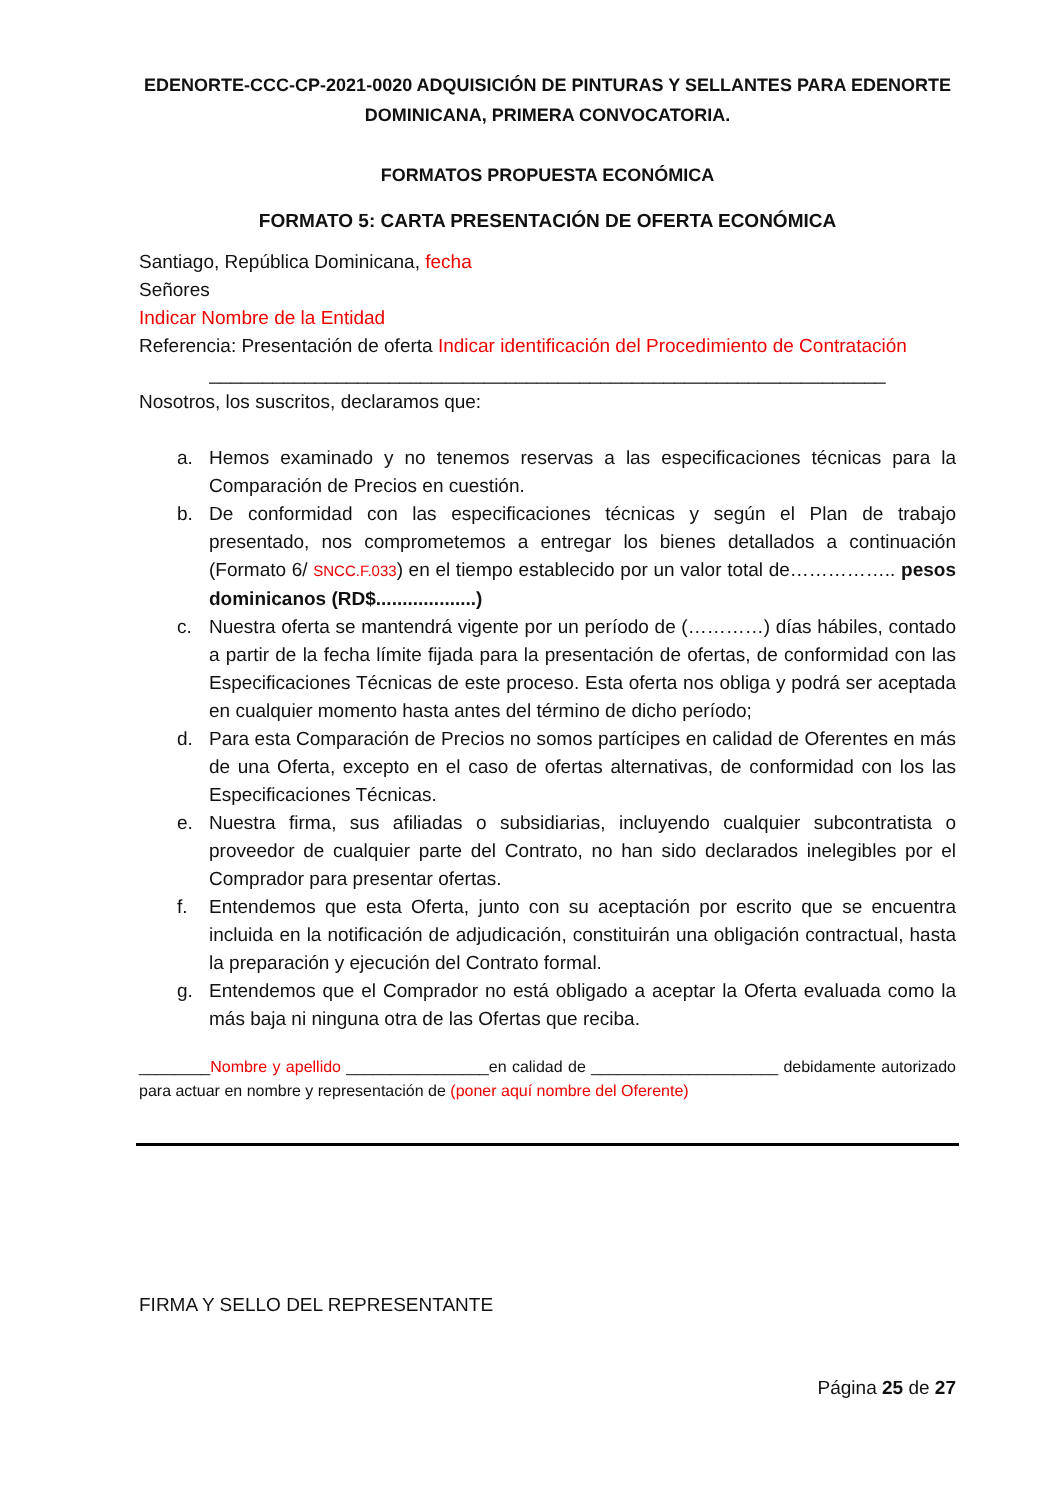EDENORTE-CCC-CP-2021-0020 ADQUISICIÓN DE PINTURAS Y SELLANTES PARA EDENORTE DOMINICANA, PRIMERA CONVOCATORIA.
FORMATOS PROPUESTA ECONÓMICA
FORMATO 5: CARTA PRESENTACIÓN DE OFERTA ECONÓMICA
Santiago, República Dominicana, fecha
Señores
Indicar Nombre de la Entidad
Referencia: Presentación de oferta Indicar identificación del Procedimiento de Contratación
________________________________________________________________
Nosotros, los suscritos, declaramos que:
a. Hemos examinado y no tenemos reservas a las especificaciones técnicas para la Comparación de Precios en cuestión.
b. De conformidad con las especificaciones técnicas y según el Plan de trabajo presentado, nos comprometemos a entregar los bienes detallados a continuación (Formato 6/ SNCC.F.033) en el tiempo establecido por un valor total de…………….. pesos dominicanos (RD$...................)
c. Nuestra oferta se mantendrá vigente por un período de (…………) días hábiles, contado a partir de la fecha límite fijada para la presentación de ofertas, de conformidad con las Especificaciones Técnicas de este proceso. Esta oferta nos obliga y podrá ser aceptada en cualquier momento hasta antes del término de dicho período;
d. Para esta Comparación de Precios no somos partícipes en calidad de Oferentes en más de una Oferta, excepto en el caso de ofertas alternativas, de conformidad con los las Especificaciones Técnicas.
e. Nuestra firma, sus afiliadas o subsidiarias, incluyendo cualquier subcontratista o proveedor de cualquier parte del Contrato, no han sido declarados inelegibles por el Comprador para presentar ofertas.
f. Entendemos que esta Oferta, junto con su aceptación por escrito que se encuentra incluida en la notificación de adjudicación, constituirán una obligación contractual, hasta la preparación y ejecución del Contrato formal.
g. Entendemos que el Comprador no está obligado a aceptar la Oferta evaluada como la más baja ni ninguna otra de las Ofertas que reciba.
________Nombre y apellido ________________en calidad de _____________________ debidamente autorizado para actuar en nombre y representación de (poner aquí nombre del Oferente)
FIRMA Y SELLO DEL REPRESENTANTE
Página 25 de 27